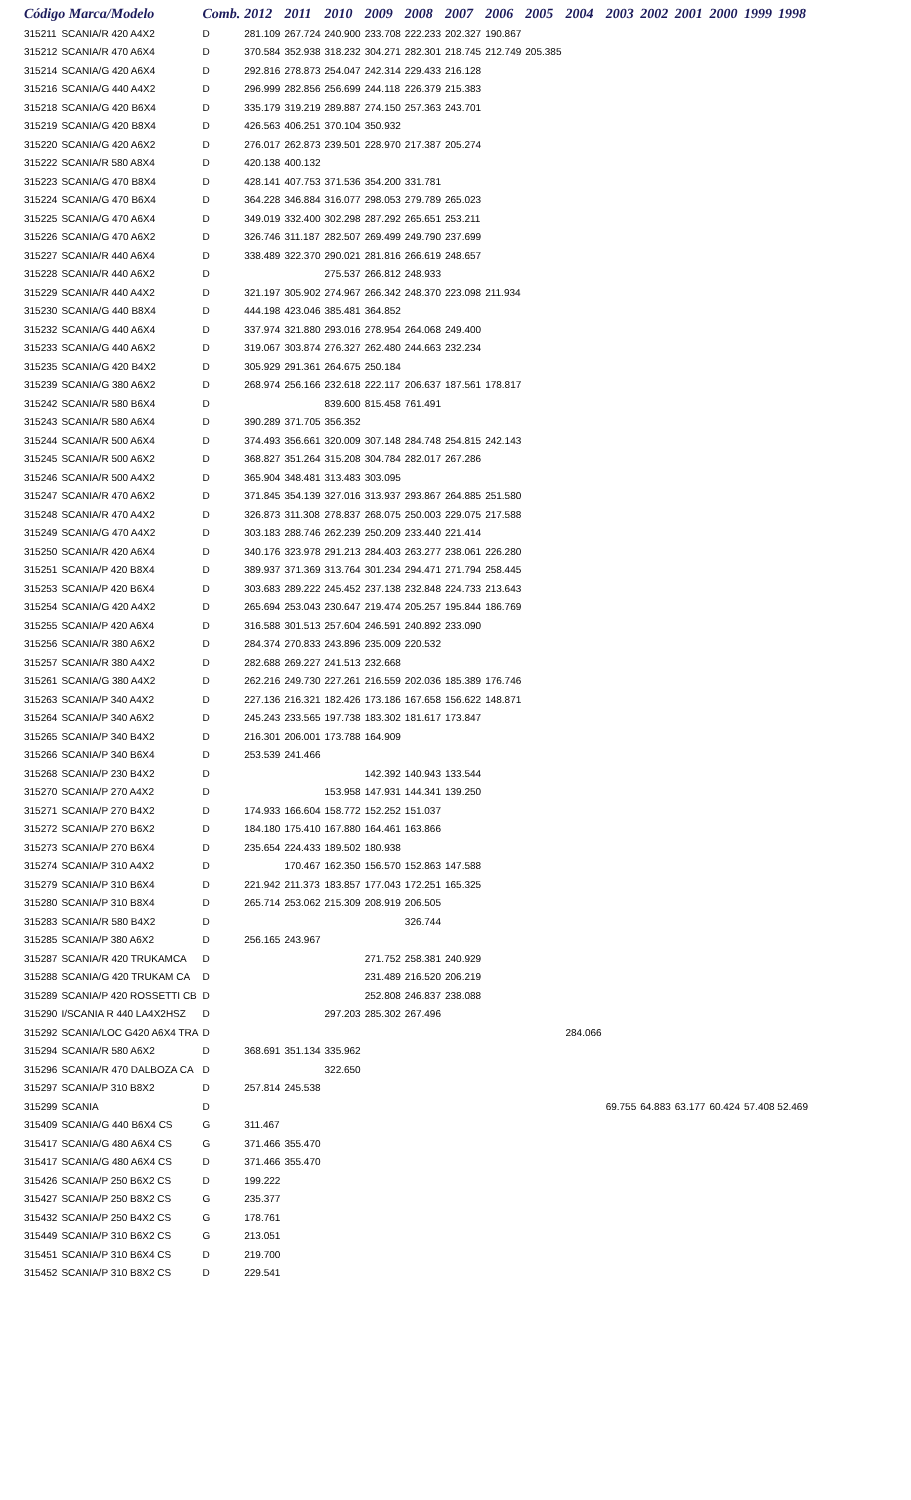| Código Marca/Modelo | | Comb. | 2012 | 2011 | 2010 | 2009 | 2008 | 2007 | 2006 | 2005 | 2004 | 2003 | 2002 | 2001 | 2000 | 1999 | 1998 |
| --- | --- | --- | --- | --- | --- | --- | --- | --- | --- | --- | --- | --- | --- | --- | --- | --- | --- |
| 315211 | SCANIA/R 420 A4X2 | D | 281.109 | 267.724 | 240.900 | 233.708 | 222.233 | 202.327 | 190.867 | | | | | | | | |
| 315212 | SCANIA/R 470 A6X4 | D | 370.584 | 352.938 | 318.232 | 304.271 | 282.301 | 218.745 | 212.749 | 205.385 | | | | | | | |
| 315214 | SCANIA/G 420 A6X4 | D | 292.816 | 278.873 | 254.047 | 242.314 | 229.433 | 216.128 | | | | | | | | | |
| 315216 | SCANIA/G 440 A4X2 | D | 296.999 | 282.856 | 256.699 | 244.118 | 226.379 | 215.383 | | | | | | | | | |
| 315218 | SCANIA/G 420 B6X4 | D | 335.179 | 319.219 | 289.887 | 274.150 | 257.363 | 243.701 | | | | | | | | | |
| 315219 | SCANIA/G 420 B8X4 | D | 426.563 | 406.251 | 370.104 | 350.932 | | | | | | | | | | | |
| 315220 | SCANIA/G 420 A6X2 | D | 276.017 | 262.873 | 239.501 | 228.970 | 217.387 | 205.274 | | | | | | | | | |
| 315222 | SCANIA/R 580 A8X4 | D | 420.138 | 400.132 | | | | | | | | | | | | | |
| 315223 | SCANIA/G 470 B8X4 | D | 428.141 | 407.753 | 371.536 | 354.200 | 331.781 | | | | | | | | | | |
| 315224 | SCANIA/G 470 B6X4 | D | 364.228 | 346.884 | 316.077 | 298.053 | 279.789 | 265.023 | | | | | | | | | |
| 315225 | SCANIA/G 470 A6X4 | D | 349.019 | 332.400 | 302.298 | 287.292 | 265.651 | 253.211 | | | | | | | | | |
| 315226 | SCANIA/G 470 A6X2 | D | 326.746 | 311.187 | 282.507 | 269.499 | 249.790 | 237.699 | | | | | | | | | |
| 315227 | SCANIA/R 440 A6X4 | D | 338.489 | 322.370 | 290.021 | 281.816 | 266.619 | 248.657 | | | | | | | | | |
| 315228 | SCANIA/R 440 A6X2 | D | | | 275.537 | 266.812 | 248.933 | | | | | | | | | | |
| 315229 | SCANIA/R 440 A4X2 | D | 321.197 | 305.902 | 274.967 | 266.342 | 248.370 | 223.098 | 211.934 | | | | | | | | |
| 315230 | SCANIA/G 440 B8X4 | D | 444.198 | 423.046 | 385.481 | 364.852 | | | | | | | | | | | |
| 315232 | SCANIA/G 440 A6X4 | D | 337.974 | 321.880 | 293.016 | 278.954 | 264.068 | 249.400 | | | | | | | | | |
| 315233 | SCANIA/G 440 A6X2 | D | 319.067 | 303.874 | 276.327 | 262.480 | 244.663 | 232.234 | | | | | | | | | |
| 315235 | SCANIA/G 420 B4X2 | D | 305.929 | 291.361 | 264.675 | 250.184 | | | | | | | | | | | |
| 315239 | SCANIA/G 380 A6X2 | D | 268.974 | 256.166 | 232.618 | 222.117 | 206.637 | 187.561 | 178.817 | | | | | | | | |
| 315242 | SCANIA/R 580 B6X4 | D | | | 839.600 | 815.458 | 761.491 | | | | | | | | | | |
| 315243 | SCANIA/R 580 A6X4 | D | 390.289 | 371.705 | 356.352 | | | | | | | | | | | | |
| 315244 | SCANIA/R 500 A6X4 | D | 374.493 | 356.661 | 320.009 | 307.148 | 284.748 | 254.815 | 242.143 | | | | | | | | |
| 315245 | SCANIA/R 500 A6X2 | D | 368.827 | 351.264 | 315.208 | 304.784 | 282.017 | 267.286 | | | | | | | | | |
| 315246 | SCANIA/R 500 A4X2 | D | 365.904 | 348.481 | 313.483 | 303.095 | | | | | | | | | | | |
| 315247 | SCANIA/R 470 A6X2 | D | 371.845 | 354.139 | 327.016 | 313.937 | 293.867 | 264.885 | 251.580 | | | | | | | | |
| 315248 | SCANIA/R 470 A4X2 | D | 326.873 | 311.308 | 278.837 | 268.075 | 250.003 | 229.075 | 217.588 | | | | | | | | |
| 315249 | SCANIA/G 470 A4X2 | D | 303.183 | 288.746 | 262.239 | 250.209 | 233.440 | 221.414 | | | | | | | | | |
| 315250 | SCANIA/R 420 A6X4 | D | 340.176 | 323.978 | 291.213 | 284.403 | 263.277 | 238.061 | 226.280 | | | | | | | | |
| 315251 | SCANIA/P 420 B8X4 | D | 389.937 | 371.369 | 313.764 | 301.234 | 294.471 | 271.794 | 258.445 | | | | | | | | |
| 315253 | SCANIA/P 420 B6X4 | D | 303.683 | 289.222 | 245.452 | 237.138 | 232.848 | 224.733 | 213.643 | | | | | | | | |
| 315254 | SCANIA/G 420 A4X2 | D | 265.694 | 253.043 | 230.647 | 219.474 | 205.257 | 195.844 | 186.769 | | | | | | | | |
| 315255 | SCANIA/P 420 A6X4 | D | 316.588 | 301.513 | 257.604 | 246.591 | 240.892 | 233.090 | | | | | | | | | |
| 315256 | SCANIA/R 380 A6X2 | D | 284.374 | 270.833 | 243.896 | 235.009 | 220.532 | | | | | | | | | | |
| 315257 | SCANIA/R 380 A4X2 | D | 282.688 | 269.227 | 241.513 | 232.668 | | | | | | | | | | | |
| 315261 | SCANIA/G 380 A4X2 | D | 262.216 | 249.730 | 227.261 | 216.559 | 202.036 | 185.389 | 176.746 | | | | | | | | |
| 315263 | SCANIA/P 340 A4X2 | D | 227.136 | 216.321 | 182.426 | 173.186 | 167.658 | 156.622 | 148.871 | | | | | | | | |
| 315264 | SCANIA/P 340 A6X2 | D | 245.243 | 233.565 | 197.738 | 183.302 | 181.617 | 173.847 | | | | | | | | | |
| 315265 | SCANIA/P 340 B4X2 | D | 216.301 | 206.001 | 173.788 | 164.909 | | | | | | | | | | | |
| 315266 | SCANIA/P 340 B6X4 | D | 253.539 | 241.466 | | | | | | | | | | | | | |
| 315268 | SCANIA/P 230 B4X2 | D | | | | 142.392 | 140.943 | 133.544 | | | | | | | | | |
| 315270 | SCANIA/P 270 A4X2 | D | | | 153.958 | 147.931 | 144.341 | 139.250 | | | | | | | | | |
| 315271 | SCANIA/P 270 B4X2 | D | 174.933 | 166.604 | 158.772 | 152.252 | 151.037 | | | | | | | | | | |
| 315272 | SCANIA/P 270 B6X2 | D | 184.180 | 175.410 | 167.880 | 164.461 | 163.866 | | | | | | | | | | |
| 315273 | SCANIA/P 270 B6X4 | D | 235.654 | 224.433 | 189.502 | 180.938 | | | | | | | | | | | |
| 315274 | SCANIA/P 310 A4X2 | D | | 170.467 | 162.350 | 156.570 | 152.863 | 147.588 | | | | | | | | | |
| 315279 | SCANIA/P 310 B6X4 | D | 221.942 | 211.373 | 183.857 | 177.043 | 172.251 | 165.325 | | | | | | | | | |
| 315280 | SCANIA/P 310 B8X4 | D | 265.714 | 253.062 | 215.309 | 208.919 | 206.505 | | | | | | | | | | |
| 315283 | SCANIA/R 580 B4X2 | D | | | | | 326.744 | | | | | | | | | | |
| 315285 | SCANIA/P 380 A6X2 | D | 256.165 | 243.967 | | | | | | | | | | | | | |
| 315287 | SCANIA/R 420 TRUKAMCA | D | | | | 271.752 | 258.381 | 240.929 | | | | | | | | | |
| 315288 | SCANIA/G 420 TRUKAM CA | D | | | | 231.489 | 216.520 | 206.219 | | | | | | | | | |
| 315289 | SCANIA/P 420 ROSSETTI CB | D | | | | 252.808 | 246.837 | 238.088 | | | | | | | | | |
| 315290 | I/SCANIA R 440 LA4X2HSZ | D | | | 297.203 | 285.302 | 267.496 | | | | | | | | | | |
| 315292 | SCANIA/LOC G420 A6X4 TRA | D | | | | | | | | | 284.066 | | | | | | |
| 315294 | SCANIA/R 580 A6X2 | D | 368.691 | 351.134 | 335.962 | | | | | | | | | | | | |
| 315296 | SCANIA/R 470 DALBOZA CA | D | | | 322.650 | | | | | | | | | | | | |
| 315297 | SCANIA/P 310 B8X2 | D | 257.814 | 245.538 | | | | | | | | | | | | | |
| 315299 | SCANIA | D | | | | | | | | | | 69.755 | 64.883 | 63.177 | 60.424 | 57.408 52.469 | |
| 315409 | SCANIA/G 440 B6X4 CS | G | 311.467 | | | | | | | | | | | | | | |
| 315417 | SCANIA/G 480 A6X4 CS | G | 371.466 | 355.470 | | | | | | | | | | | | | |
| 315417 | SCANIA/G 480 A6X4 CS | D | 371.466 | 355.470 | | | | | | | | | | | | | |
| 315426 | SCANIA/P 250 B6X2 CS | D | 199.222 | | | | | | | | | | | | | | |
| 315427 | SCANIA/P 250 B8X2 CS | G | 235.377 | | | | | | | | | | | | | | |
| 315432 | SCANIA/P 250 B4X2 CS | G | 178.761 | | | | | | | | | | | | | | |
| 315449 | SCANIA/P 310 B6X2 CS | G | 213.051 | | | | | | | | | | | | | | |
| 315451 | SCANIA/P 310 B6X4 CS | D | 219.700 | | | | | | | | | | | | | | |
| 315452 | SCANIA/P 310 B8X2 CS | D | 229.541 | | | | | | | | | | | | | | |